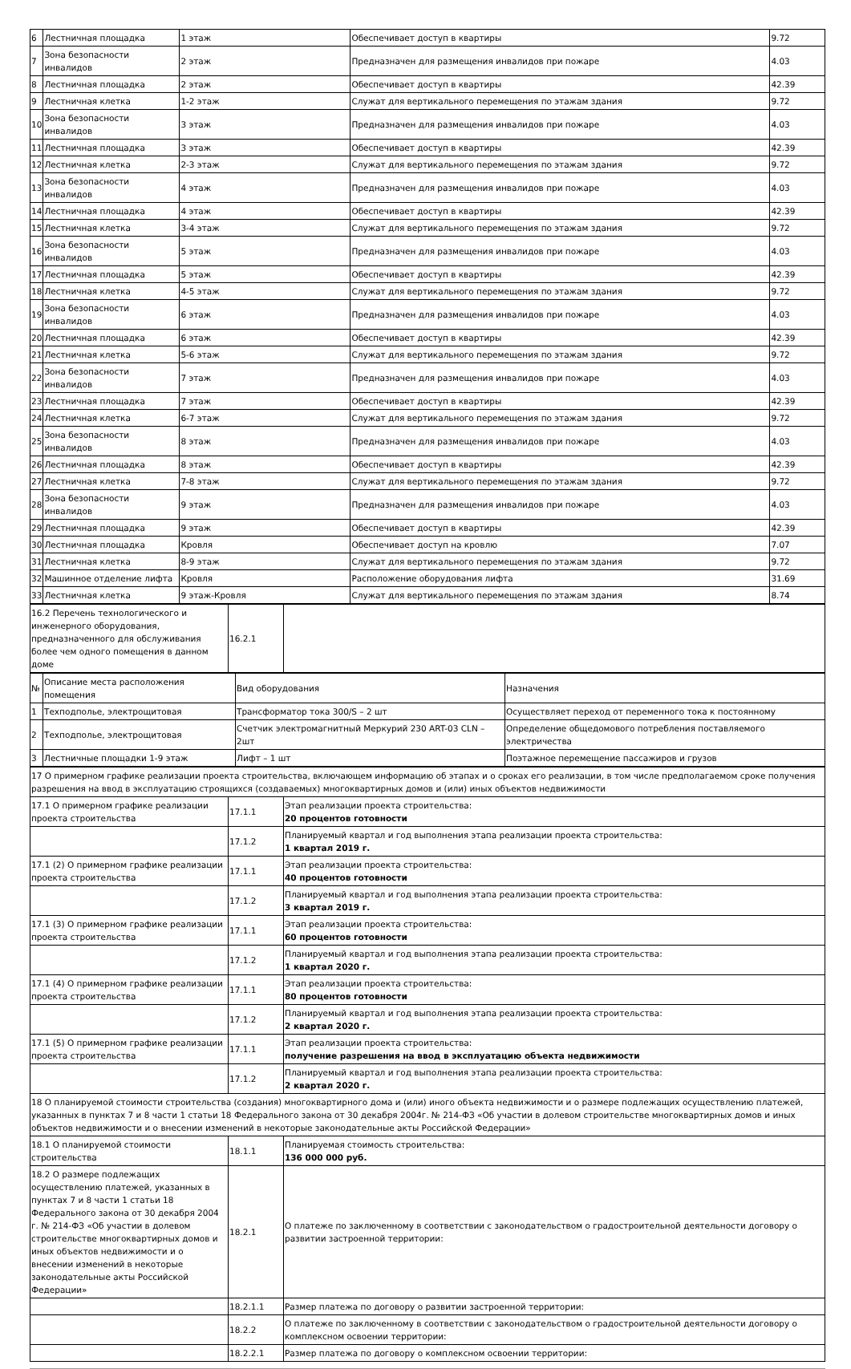| 6 | Лестничная площадка | 1 этаж | Обеспечивает доступ в квартиры | 9.72 |
| 7 | Зона безопасности инвалидов | 2 этаж | Предназначен для размещения инвалидов при пожаре | 4.03 |
| 8 | Лестничная площадка | 2 этаж | Обеспечивает доступ в квартиры | 42.39 |
| 9 | Лестничная клетка | 1-2 этаж | Служат для вертикального перемещения по этажам здания | 9.72 |
| 10 | Зона безопасности инвалидов | 3 этаж | Предназначен для размещения инвалидов при пожаре | 4.03 |
| 11 | Лестничная площадка | 3 этаж | Обеспечивает доступ в квартиры | 42.39 |
| 12 | Лестничная клетка | 2-3 этаж | Служат для вертикального перемещения по этажам здания | 9.72 |
| 13 | Зона безопасности инвалидов | 4 этаж | Предназначен для размещения инвалидов при пожаре | 4.03 |
| 14 | Лестничная площадка | 4 этаж | Обеспечивает доступ в квартиры | 42.39 |
| 15 | Лестничная клетка | 3-4 этаж | Служат для вертикального перемещения по этажам здания | 9.72 |
| 16 | Зона безопасности инвалидов | 5 этаж | Предназначен для размещения инвалидов при пожаре | 4.03 |
| 17 | Лестничная площадка | 5 этаж | Обеспечивает доступ в квартиры | 42.39 |
| 18 | Лестничная клетка | 4-5 этаж | Служат для вертикального перемещения по этажам здания | 9.72 |
| 19 | Зона безопасности инвалидов | 6 этаж | Предназначен для размещения инвалидов при пожаре | 4.03 |
| 20 | Лестничная площадка | 6 этаж | Обеспечивает доступ в квартиры | 42.39 |
| 21 | Лестничная клетка | 5-6 этаж | Служат для вертикального перемещения по этажам здания | 9.72 |
| 22 | Зона безопасности инвалидов | 7 этаж | Предназначен для размещения инвалидов при пожаре | 4.03 |
| 23 | Лестничная площадка | 7 этаж | Обеспечивает доступ в квартиры | 42.39 |
| 24 | Лестничная клетка | 6-7 этаж | Служат для вертикального перемещения по этажам здания | 9.72 |
| 25 | Зона безопасности инвалидов | 8 этаж | Предназначен для размещения инвалидов при пожаре | 4.03 |
| 26 | Лестничная площадка | 8 этаж | Обеспечивает доступ в квартиры | 42.39 |
| 27 | Лестничная клетка | 7-8 этаж | Служат для вертикального перемещения по этажам здания | 9.72 |
| 28 | Зона безопасности инвалидов | 9 этаж | Предназначен для размещения инвалидов при пожаре | 4.03 |
| 29 | Лестничная площадка | 9 этаж | Обеспечивает доступ в квартиры | 42.39 |
| 30 | Лестничная площадка | Кровля | Обеспечивает доступ на кровлю | 7.07 |
| 31 | Лестничная клетка | 8-9 этаж | Служат для вертикального перемещения по этажам здания | 9.72 |
| 32 | Машинное отделение лифта | Кровля | Расположение оборудования лифта | 31.69 |
| 33 | Лестничная клетка | 9 этаж-Кровля | Служат для вертикального перемещения по этажам здания | 8.74 |
| 16.2 Перечень технологического и инженерного оборудования, предназначенного для обслуживания более чем одного помещения в данном доме | 16.2.1 | |
| № | Описание места расположения помещения | Вид оборудования | Назначения |
| --- | --- | --- | --- |
| 1 | Техподполье, электрощитовая | Трансформатор тока 300/S – 2 шт | Осуществляет переход от переменного тока к постоянному |
| 2 | Техподполье, электрощитовая | Счетчик электромагнитный Меркурий 230 ART-03 CLN – 2шт | Определение общедомового потребления поставляемого электричества |
| 3 | Лестничные площадки 1-9 этаж | Лифт – 1 шт | Поэтажное перемещение пассажиров и грузов |
| 17 О примерном графике реализации проекта строительства, включающем информацию об этапах и о сроках его реализации, в том числе предполагаемом сроке получения разрешения на ввод в эксплуатацию строящихся (создаваемых) многоквартирных домов и (или) иных объектов недвижимости | | |
| 17.1 О примерном графике реализации проекта строительства | 17.1.1 | Этап реализации проекта строительства: 20 процентов готовности |
| | 17.1.2 | Планируемый квартал и год выполнения этапа реализации проекта строительства: 1 квартал 2019 г. |
| 17.1 (2) О примерном графике реализации проекта строительства | 17.1.1 | Этап реализации проекта строительства: 40 процентов готовности |
| | 17.1.2 | Планируемый квартал и год выполнения этапа реализации проекта строительства: 3 квартал 2019 г. |
| 17.1 (3) О примерном графике реализации проекта строительства | 17.1.1 | Этап реализации проекта строительства: 60 процентов готовности |
| | 17.1.2 | Планируемый квартал и год выполнения этапа реализации проекта строительства: 1 квартал 2020 г. |
| 17.1 (4) О примерном графике реализации проекта строительства | 17.1.1 | Этап реализации проекта строительства: 80 процентов готовности |
| | 17.1.2 | Планируемый квартал и год выполнения этапа реализации проекта строительства: 2 квартал 2020 г. |
| 17.1 (5) О примерном графике реализации проекта строительства | 17.1.1 | Этап реализации проекта строительства: получение разрешения на ввод в эксплуатацию объекта недвижимости |
| | 17.1.2 | Планируемый квартал и год выполнения этапа реализации проекта строительства: 2 квартал 2020 г. |
| 18 О планируемой стоимости строительства (создания) многоквартирного дома и (или) иного объекта недвижимости и о размере подлежащих осуществлению платежей, указанных в пунктах 7 и 8 части 1 статьи 18 Федерального закона от 30 декабря 2004г. № 214-ФЗ «Об участии в долевом строительстве многоквартирных домов и иных объектов недвижимости и о внесении изменений в некоторые законодательные акты Российской Федерации» | | |
| 18.1 О планируемой стоимости строительства | 18.1.1 | Планируемая стоимость строительства: 136 000 000 руб. |
| 18.2 О размере подлежащих осуществлению платежей, указанных в пунктах 7 и 8 части 1 статьи 18 Федерального закона от 30 декабря 2004 г. № 214-ФЗ «Об участии в долевом строительстве многоквартирных домов и иных объектов недвижимости и о внесении изменений в некоторые законодательные акты Российской Федерации» | 18.2.1 | О платеже по заключенному в соответствии с законодательством о градостроительной деятельности договору о развитии застроенной территории: |
| | 18.2.1.1 | Размер платежа по договору о развитии застроенной территории: |
| | 18.2.2 | О платеже по заключенному в соответствии с законодательством о градостроительной деятельности договору о комплексном освоении территории: |
| | 18.2.2.1 | Размер платежа по договору о комплексном освоении территории: |